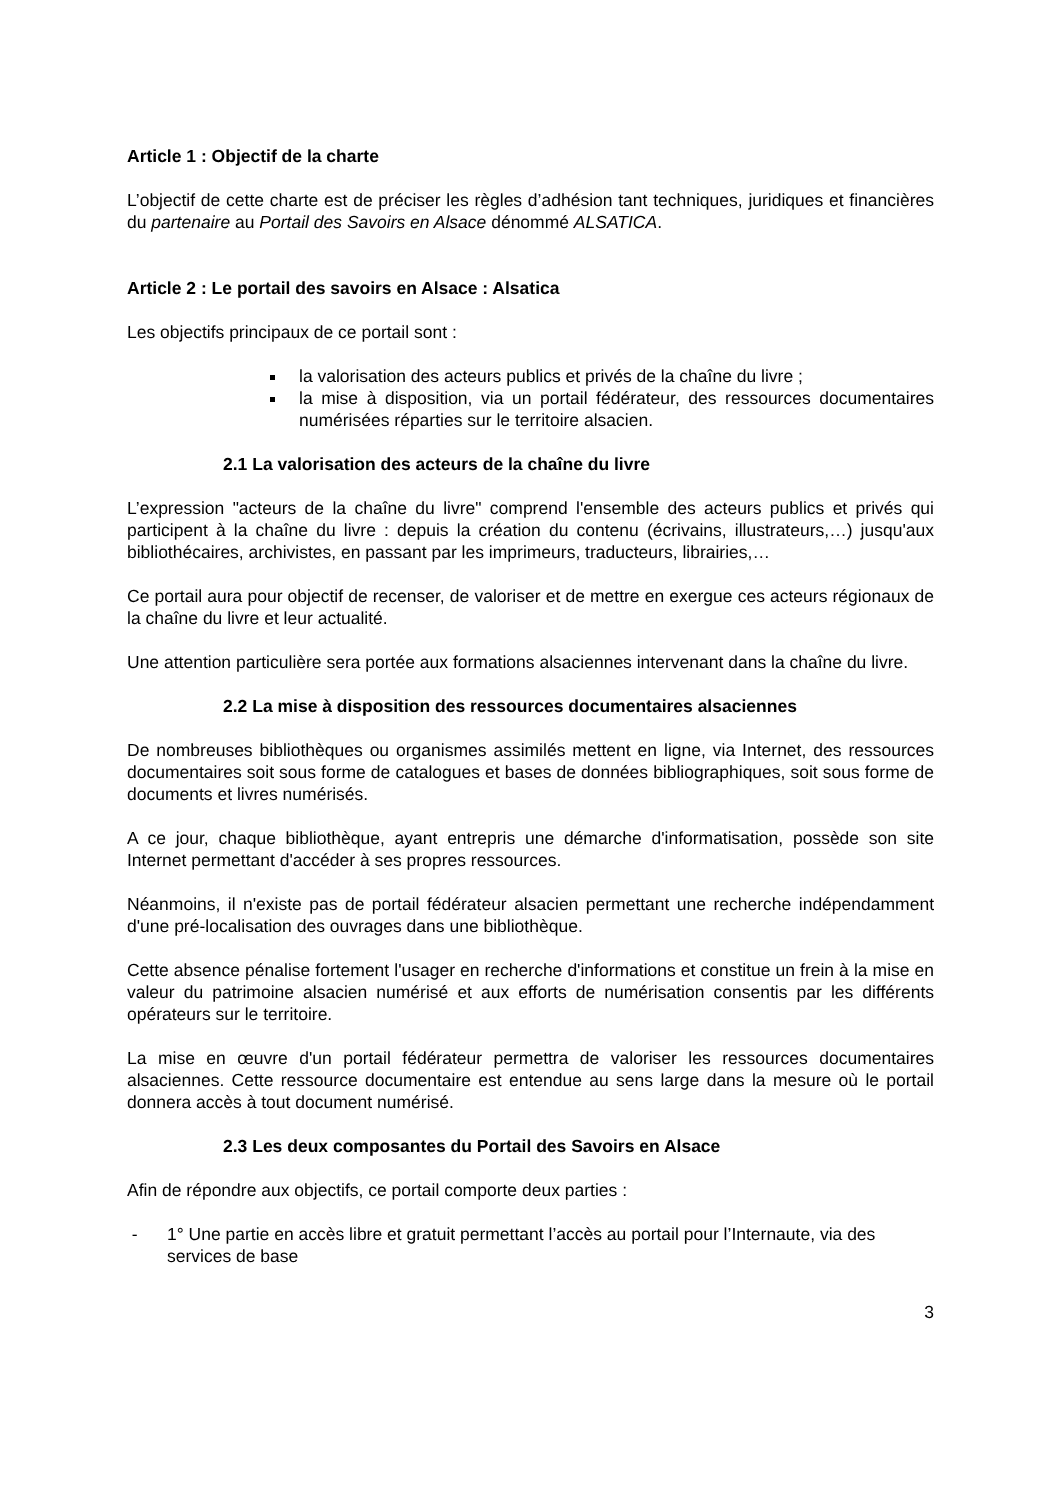Article 1 : Objectif de la charte
L’objectif de cette charte est de préciser les règles d’adhésion tant techniques, juridiques et financières du partenaire au Portail des Savoirs en Alsace dénommé ALSATICA.
Article 2 : Le portail des savoirs en Alsace : Alsatica
Les objectifs principaux de ce portail sont :
la valorisation des acteurs publics et privés de la chaîne du livre ;
la mise à disposition, via un portail fédérateur, des ressources documentaires numérisées réparties sur le territoire alsacien.
2.1 La valorisation des acteurs de la chaîne du livre
L’expression "acteurs de la chaîne du livre" comprend l'ensemble des acteurs publics et privés qui participent à la chaîne du livre : depuis la création du contenu (écrivains, illustrateurs,…) jusqu'aux bibliothécaires, archivistes, en passant par les imprimeurs, traducteurs, librairies,…
Ce portail aura pour objectif de recenser, de valoriser et de mettre en exergue ces acteurs régionaux de la chaîne du livre et leur actualité.
Une attention particulière sera portée aux formations alsaciennes intervenant dans la chaîne du livre.
2.2 La mise à disposition des ressources documentaires alsaciennes
De nombreuses bibliothèques ou organismes assimilés mettent en ligne, via Internet, des ressources documentaires soit sous forme de catalogues et bases de données bibliographiques, soit sous forme de documents et livres numérisés.
A ce jour, chaque bibliothèque, ayant entrepris une démarche d'informatisation, possède son site Internet permettant d'accéder à ses propres ressources.
Néanmoins, il n'existe pas de portail fédérateur alsacien permettant une recherche indépendamment d'une pré-localisation des ouvrages dans une bibliothèque.
Cette absence pénalise fortement l'usager en recherche d'informations et constitue un frein à la mise en valeur du patrimoine alsacien numérisé et aux efforts de numérisation consentis par les différents opérateurs sur le territoire.
La mise en œuvre d'un portail fédérateur permettra de valoriser les ressources documentaires alsaciennes. Cette ressource documentaire est entendue au sens large dans la mesure où le portail donnera accès à tout document numérisé.
2.3 Les deux composantes du Portail des Savoirs en Alsace
Afin de répondre aux objectifs, ce portail comporte deux parties :
- 1° Une partie en accès libre et gratuit permettant l’accès au portail pour l’Internaute, via des services de base
3